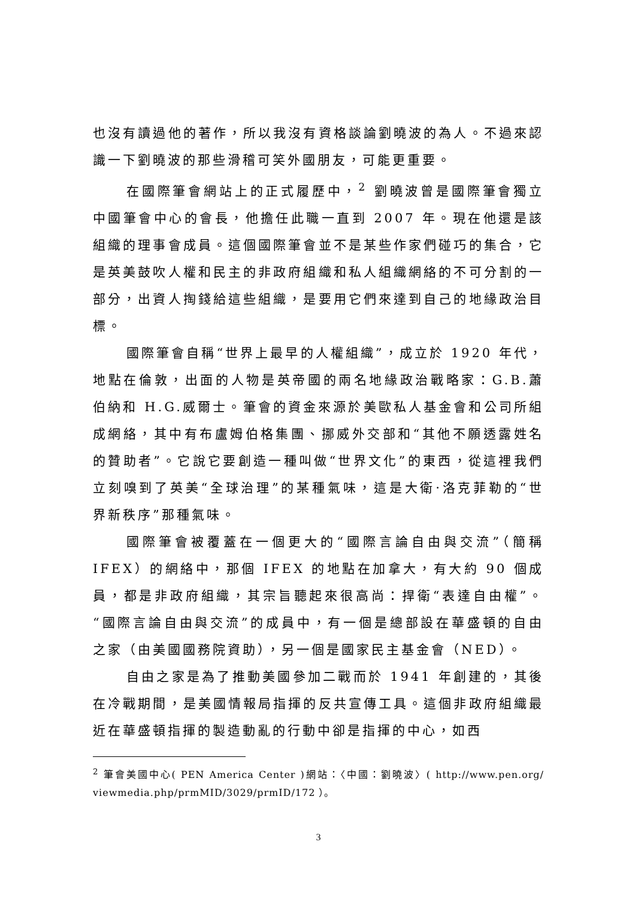也沒有讀過他的著作，所以我沒有資格談論劉曉波的為人。不過來認識一下劉曉波的那些滑稽可笑外國朋友，可能更重要。
在國際筆會網站上的正式履歷中，<sup>2</sup> 劉曉波曾是國際筆會獨立中國筆會中心的會長，他擔任此職一直到 2007 年。現在他還是該組織的理事會成員。這個國際筆會並不是某些作家們碰巧的集合，它是英美鼓吹人權和民主的非政府組織和私人組織網絡的不可分割的一部分，出資人掏錢給這些組織，是要用它們來達到自己的地緣政治目標。
國際筆會自稱“世界上最早的人權組織”，成立於 1920 年代，地點在倫敦，出面的人物是英帝國的兩名地緣政治戰略家：G.B.蕭伯納和 H.G.威爾士。筆會的資金來源於美歐私人基金會和公司所組成網絡，其中有布盧姆伯格集團、挪威外交部和“其他不願透露姓名的贊助者”。它說它要創造一種叫做“世界文化”的東西，從這裡我們立刻嗅到了英美“全球治理”的某種氣味，這是大衛·洛克菲勒的“世界新秩序”那種氣味。
國際筆會被覆蓋在一個更大的“國際言論自由與交流”（簡稱 IFEX）的網絡中，那個 IFEX 的地點在加拿大，有大約 90 個成員，都是非政府組織，其宗旨聽起來很高尚：捍衛“表達自由權”。“國際言論自由與交流”的成員中，有一個是總部設在華盛頓的自由之家（由美國國務院資助），另一個是國家民主基金會（NED）。
自由之家是為了推動美國參加二戰而於 1941 年創建的，其後在冷戰期間，是美國情報局指揮的反共宣傳工具。這個非政府組織最近在華盛頓指揮的製造動亂的行動中卻是指揮的中心，如西
<sup>2</sup> 筆會美國中心( PEN America Center )網站：〈中國：劉曉波〉( http://www.pen.org/ viewmedia.php/prmMID/3029/prmID/172 ）。
3